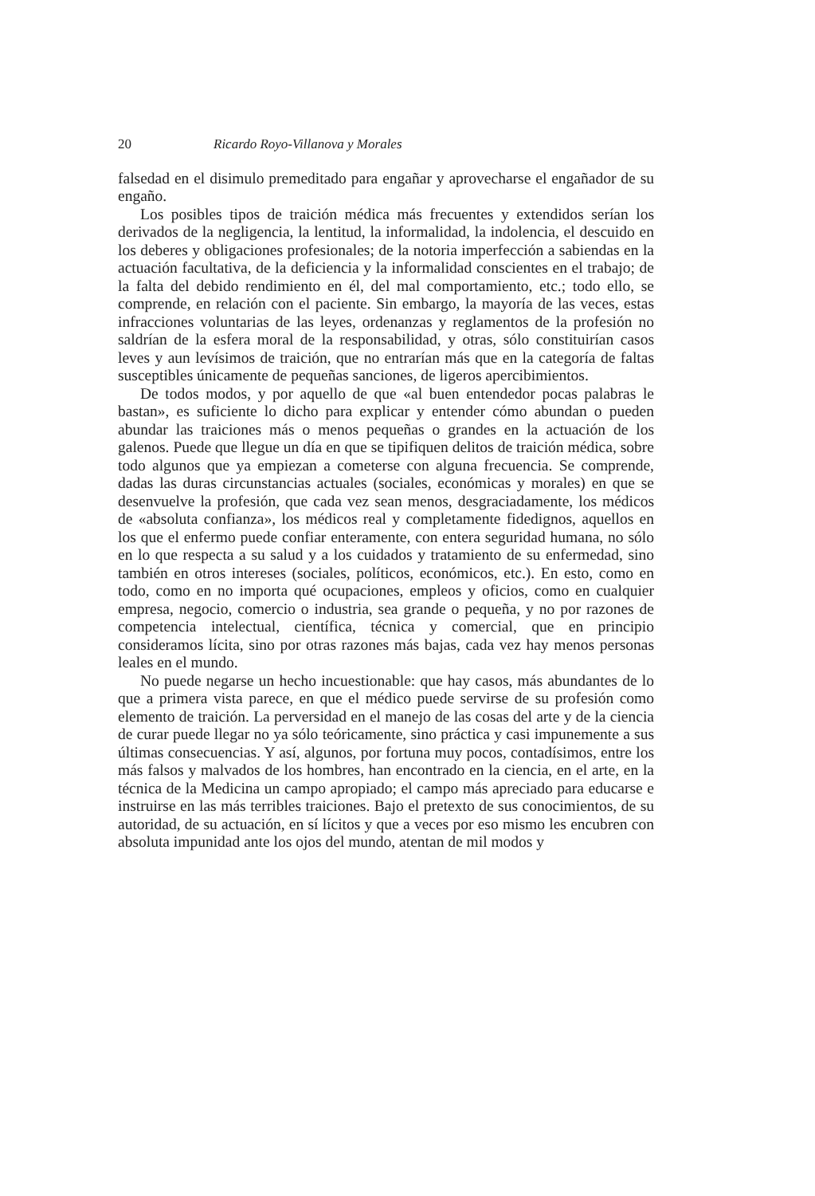20 Ricardo Royo-Villanova y Morales
falsedad en el disimulo premeditado para engañar y aprovecharse el engañador de su engaño.
Los posibles tipos de traición médica más frecuentes y extendidos serían los derivados de la negligencia, la lentitud, la informalidad, la indolencia, el descuido en los deberes y obligaciones profesionales; de la notoria imperfección a sabiendas en la actuación facultativa, de la deficiencia y la informalidad conscientes en el trabajo; de la falta del debido rendimiento en él, del mal comportamiento, etc.; todo ello, se comprende, en relación con el paciente. Sin embargo, la mayoría de las veces, estas infracciones voluntarias de las leyes, ordenanzas y reglamentos de la profesión no saldrían de la esfera moral de la responsabilidad, y otras, sólo constituirían casos leves y aun levísimos de traición, que no entrarían más que en la categoría de faltas susceptibles únicamente de pequeñas sanciones, de ligeros apercibimientos.
De todos modos, y por aquello de que «al buen entendedor pocas palabras le bastan», es suficiente lo dicho para explicar y entender cómo abundan o pueden abundar las traiciones más o menos pequeñas o grandes en la actuación de los galenos. Puede que llegue un día en que se tipifiquen delitos de traición médica, sobre todo algunos que ya empiezan a cometerse con alguna frecuencia. Se comprende, dadas las duras circunstancias actuales (sociales, económicas y morales) en que se desenvuelve la profesión, que cada vez sean menos, desgraciadamente, los médicos de «absoluta confianza», los médicos real y completamente fidedignos, aquellos en los que el enfermo puede confiar enteramente, con entera seguridad humana, no sólo en lo que respecta a su salud y a los cuidados y tratamiento de su enfermedad, sino también en otros intereses (sociales, políticos, económicos, etc.). En esto, como en todo, como en no importa qué ocupaciones, empleos y oficios, como en cualquier empresa, negocio, comercio o industria, sea grande o pequeña, y no por razones de competencia intelectual, científica, técnica y comercial, que en principio consideramos lícita, sino por otras razones más bajas, cada vez hay menos personas leales en el mundo.
No puede negarse un hecho incuestionable: que hay casos, más abundantes de lo que a primera vista parece, en que el médico puede servirse de su profesión como elemento de traición. La perversidad en el manejo de las cosas del arte y de la ciencia de curar puede llegar no ya sólo teóricamente, sino práctica y casi impunemente a sus últimas consecuencias. Y así, algunos, por fortuna muy pocos, contadísimos, entre los más falsos y malvados de los hombres, han encontrado en la ciencia, en el arte, en la técnica de la Medicina un campo apropiado; el campo más apreciado para educarse e instruirse en las más terribles traiciones. Bajo el pretexto de sus conocimientos, de su autoridad, de su actuación, en sí lícitos y que a veces por eso mismo les encubren con absoluta impunidad ante los ojos del mundo, atentan de mil modos y